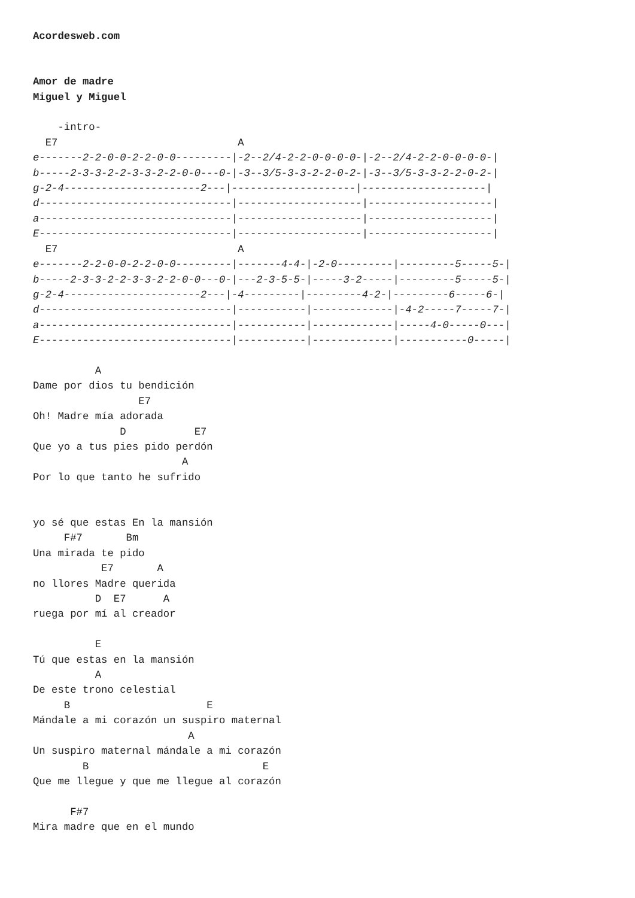Acordesweb.com


Amor de madre
Miguel y Miguel

    -intro-
  E7                             A
e-------2-2-0-0-2-2-0-0---------|-2--2/4-2-2-0-0-0-0-|-2--2/4-2-2-0-0-0-0-|
b-----2-3-3-2-2-3-3-2-2-0-0---0-|-3--3/5-3-3-2-2-0-2-|-3--3/5-3-3-2-2-0-2-|
g-2-4----------------------2---|--------------------|--------------------|
d-------------------------------|--------------------|--------------------|
a-------------------------------|--------------------|--------------------|
E-------------------------------|--------------------|--------------------|
  E7                             A
e-------2-2-0-0-2-2-0-0---------|-------4-4-|-2-0---------|---------5-----5-|
b-----2-3-3-2-2-3-3-2-2-0-0---0-|---2-3-5-5-|-----3-2-----|---------5-----5-|
g-2-4----------------------2---|-4---------|---------4-2-|---------6-----6-|
d-------------------------------|-----------|-------------|-4-2-----7-----7-|
a-------------------------------|-----------|-------------|-----4-0-----0---|
E-------------------------------|-----------|-------------|-----------0-----|

          A
Dame por dios tu bendición
                 E7
Oh! Madre mía adorada
              D           E7
Que yo a tus pies pido perdón
                        A
Por lo que tanto he sufrido


yo sé que estas En la mansión
     F#7       Bm
Una mirada te pido
           E7       A
no llores Madre querida
          D  E7      A
ruega por mí al creador

          E
Tú que estas en la mansión
          A
De este trono celestial
     B                      E
Mándale a mi corazón un suspiro maternal
                         A
Un suspiro maternal mándale a mi corazón
        B                            E
Que me llegue y que me llegue al corazón

      F#7
Mira madre que en el mundo